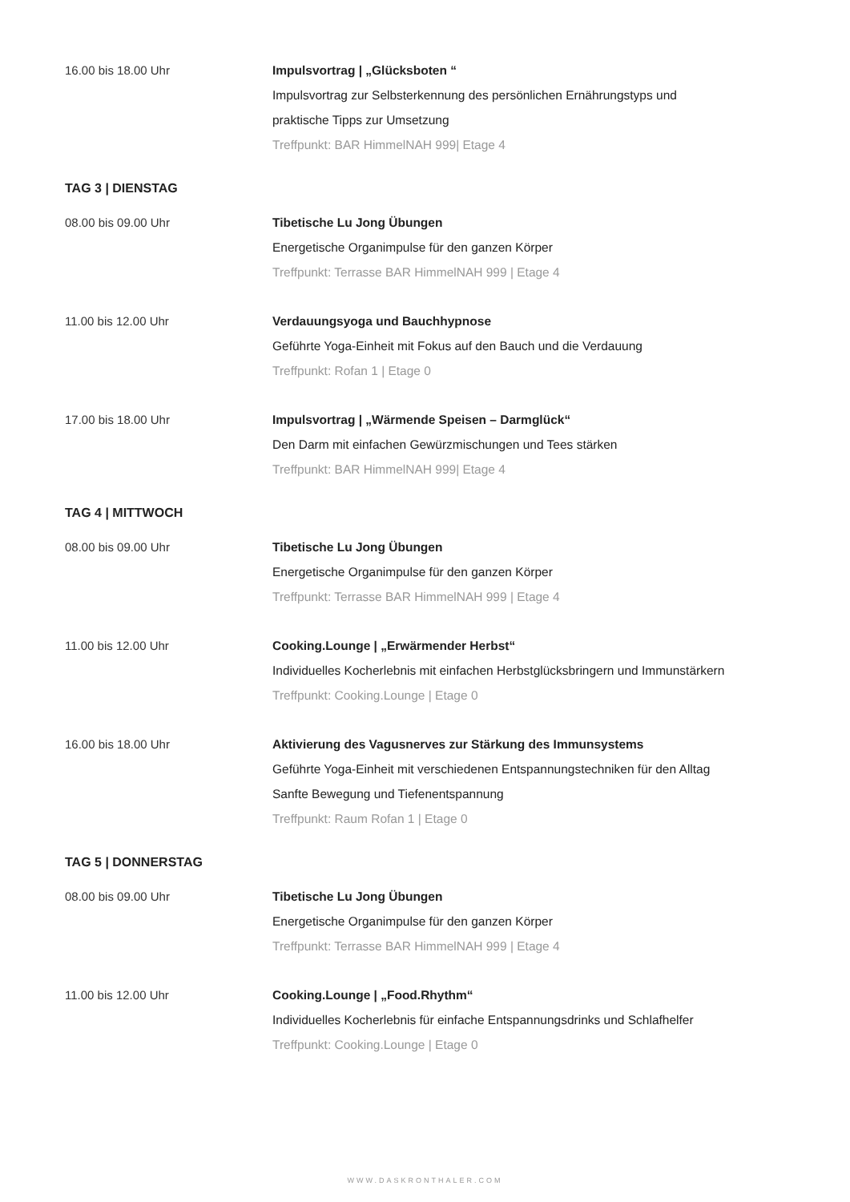16.00 bis 18.00 Uhr Impulsvortrag | „Glücksboten “
Impulsvortrag zur Selbsterkennung des persönlichen Ernährungstyps und
praktische Tipps zur Umsetzung
Treffpunkt: BAR HimmelNAH 999| Etage 4
TAG 3 | DIENSTAG
08.00 bis 09.00 Uhr Tibetische Lu Jong Übungen
Energetische Organimpulse für den ganzen Körper
Treffpunkt: Terrasse BAR HimmelNAH 999 | Etage 4
11.00 bis 12.00 Uhr Verdauungsyoga und Bauchhypnose
Geführte Yoga-Einheit mit Fokus auf den Bauch und die Verdauung
Treffpunkt: Rofan 1 | Etage 0
17.00 bis 18.00 Uhr Impulsvortrag | „Wärmende Speisen – Darmglück“
Den Darm mit einfachen Gewürzmischungen und Tees stärken
Treffpunkt: BAR HimmelNAH 999| Etage 4
TAG 4 | MITTWOCH
08.00 bis 09.00 Uhr Tibetische Lu Jong Übungen
Energetische Organimpulse für den ganzen Körper
Treffpunkt: Terrasse BAR HimmelNAH 999 | Etage 4
11.00 bis 12.00 Uhr Cooking.Lounge | „Erwärmender Herbst“
Individuelles Kocherlebnis mit einfachen Herbstglücksbringern und Immunstärkern
Treffpunkt: Cooking.Lounge | Etage 0
16.00 bis 18.00 Uhr Aktivierung des Vagusnerves zur Stärkung des Immunsystems
Geführte Yoga-Einheit mit verschiedenen Entspannungstechniken für den Alltag
Sanfte Bewegung und Tiefenentspannung
Treffpunkt: Raum Rofan 1 | Etage 0
TAG 5 | DONNERSTAG
08.00 bis 09.00 Uhr Tibetische Lu Jong Übungen
Energetische Organimpulse für den ganzen Körper
Treffpunkt: Terrasse BAR HimmelNAH 999 | Etage 4
11.00 bis 12.00 Uhr Cooking.Lounge | „Food.Rhythm“
Individuelles Kocherlebnis für einfache Entspannungsdrinks und Schlafhelfer
Treffpunkt: Cooking.Lounge | Etage 0
WWW.DASKRONTHALER.COM